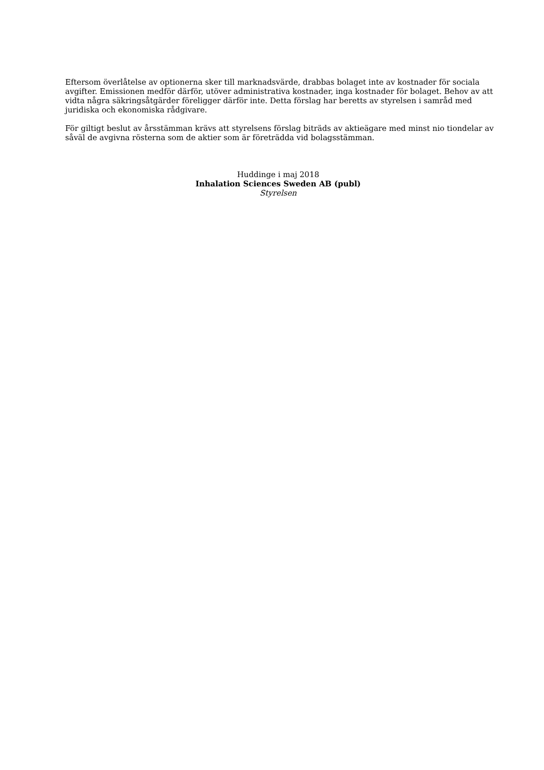Eftersom överlåtelse av optionerna sker till marknadsvärde, drabbas bolaget inte av kostnader för sociala avgifter. Emissionen medför därför, utöver administrativa kostnader, inga kostnader för bolaget. Behov av att vidta några säkringsåtgärder föreligger därför inte. Detta förslag har beretts av styrelsen i samråd med juridiska och ekonomiska rådgivare.
För giltigt beslut av årsstämman krävs att styrelsens förslag biträds av aktieägare med minst nio tiondelar av såväl de avgivna rösterna som de aktier som är företrädda vid bolagsstämman.
Huddinge i maj 2018
Inhalation Sciences Sweden AB (publ)
Styrelsen